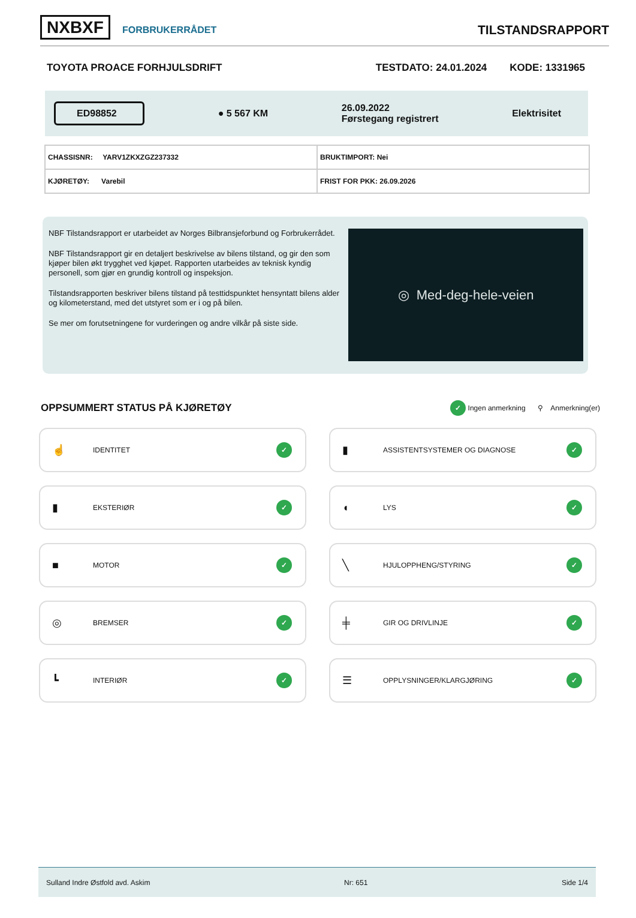NXBXF FORBRUKERRÅDET
TILSTANDSRAPPORT
TOYOTA PROACE FORHJULSDRIFT TESTDATO: 24.01.2024 KODE: 1331965
ED98852
● 5 567 KM
26.09.2022
Førstegang registrert
Elektrisitet
| CHASSISNR: YARV1ZKXZGZ237332 | BRUKTIMPORT: Nei |
| KJØRETØY: Varebil | FRIST FOR PKK: 26.09.2026 |
NBF Tilstandsrapport er utarbeidet av Norges Bilbransjeforbund og Forbrukerrådet.
NBF Tilstandsrapport gir en detaljert beskrivelse av bilens tilstand, og gir den som kjøper bilen økt trygghet ved kjøpet. Rapporten utarbeides av teknisk kyndig personell, som gjør en grundig kontroll og inspeksjon.
Tilstandsrapporten beskriver bilens tilstand på testtidspunktet hensyntatt bilens alder og kilometerstand, med det utstyret som er i og på bilen.
Se mer om forutsetningene for vurderingen og andre vilkår på siste side.
◎ Med-deg-hele-veien
OPPSUMMERT STATUS PÅ KJØRETØY
✓ Ingen anmerkning ⚲ Anmerkning(er)
☝ IDENTITET ✓
▮ ASSISTENTSYSTEMER OG DIAGNOSE ✓
▮ EKSTERIØR ✓
◖ LYS ✓
■ MOTOR ✓
╲ HJULOPPHENG/STYRING ✓
◎ BREMSER ✓
╪ GIR OG DRIVLINJE ✓
┗ INTERIØR ✓
☰ OPPLYSNINGER/KLARGJØRING ✓
Sulland Indre Østfold avd. Askim Nr: 651 Side 1/4